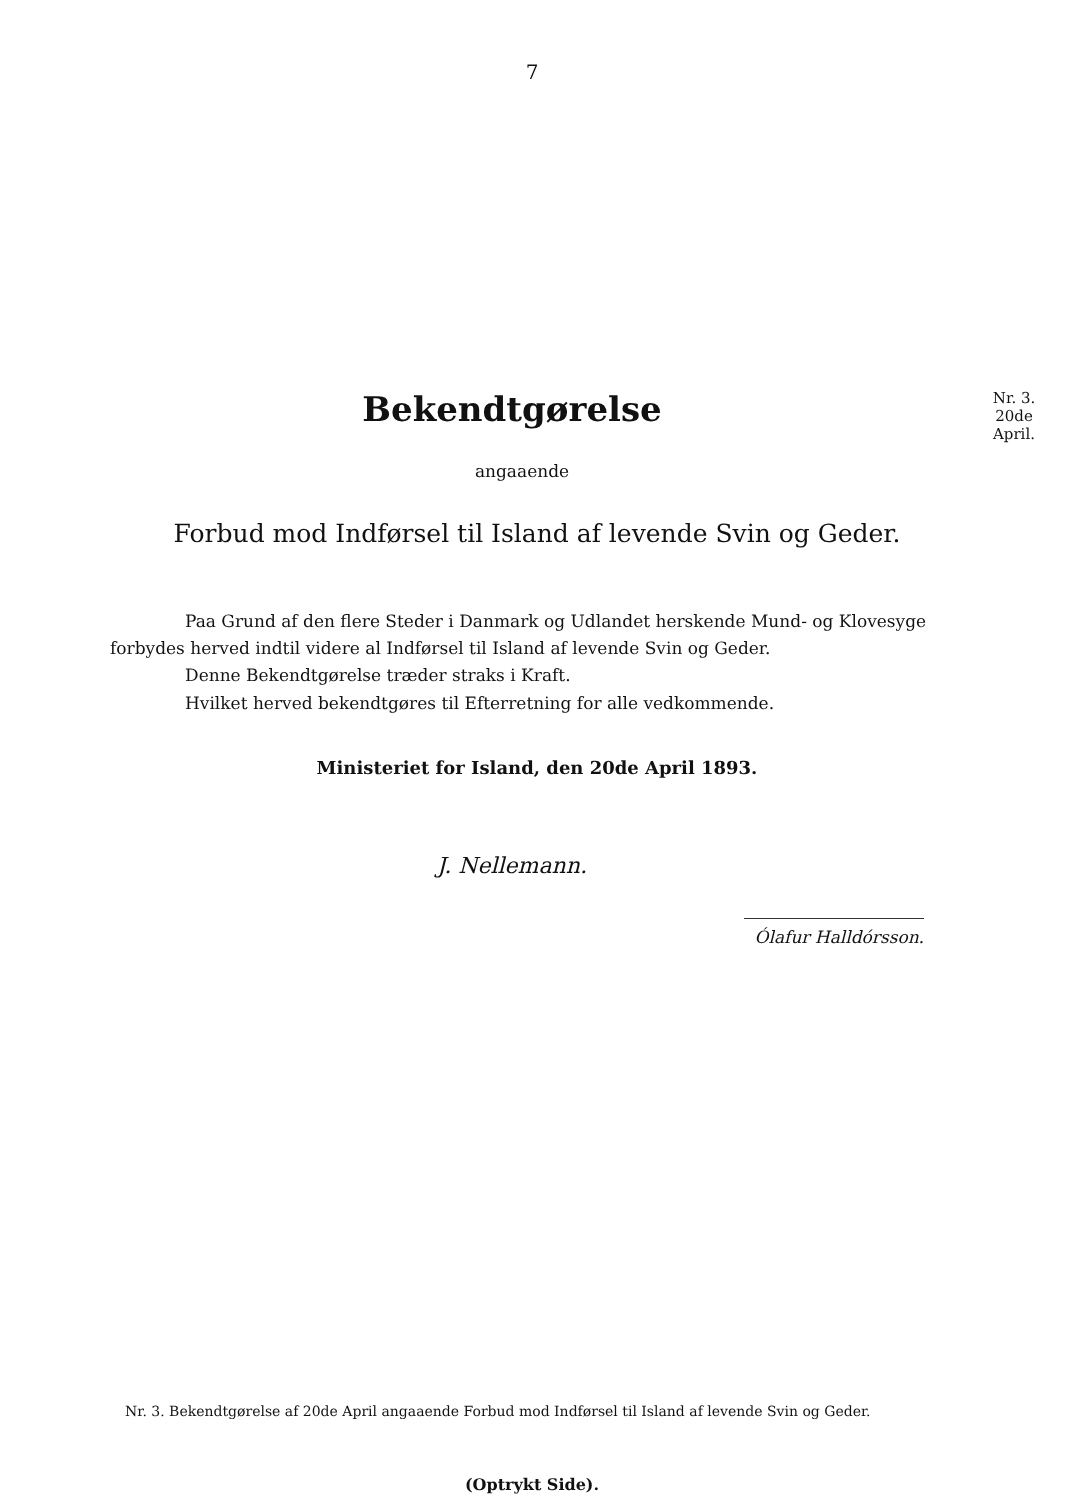7
Bekendtgørelse
Nr. 3.
20de
April.
angaaende
Forbud mod Indførsel til Island af levende Svin og Geder.
Paa Grund af den flere Steder i Danmark og Udlandet herskende Mund- og Klovesyge forbydes herved indtil videre al Indførsel til Island af levende Svin og Geder.
Denne Bekendtgørelse træder straks i Kraft.
Hvilket herved bekendtgøres til Efterretning for alle vedkommende.
Ministeriet for Island, den 20de April 1893.
J. Nellemann.
Ólafur Halldórsson.
Nr. 3. Bekendtgørelse af 20de April angaaende Forbud mod Indførsel til Island af levende Svin og Geder.
(Optrykt Side).